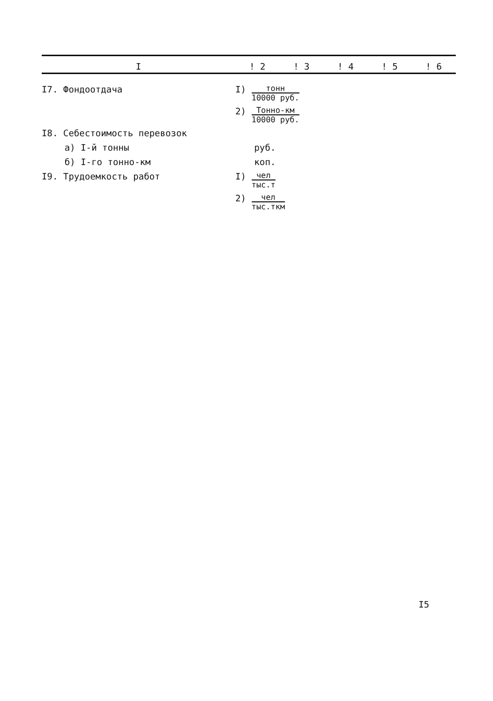| I | ! 2 | ! 3 | ! 4 | ! 5 | ! 6 |
| --- | --- | --- | --- | --- | --- |
| I7. Фондоотдача | I) тонн 10000 руб. | | | | |
| | 2) Тонно-км 10000 руб. | | | | |
| I8. Себестоимость перевозок | | | | | |
| а) I-й тонны | руб. | | | | |
| б) I-го тонно-км | коп. | | | | |
| I9. Трудоемкость работ | I) чел тыс.т | | | | |
| | 2) чел тыс.ткм | | | | |
I5